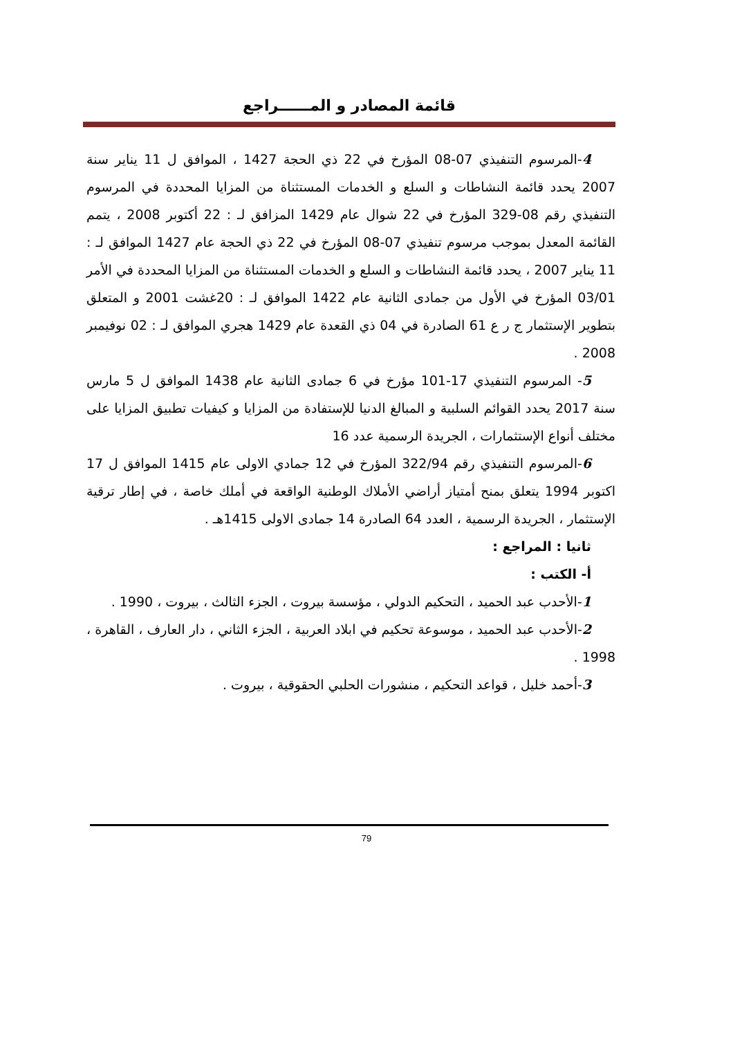قائمة المصادر و المــــــراجع
4-المرسوم التنفيذي 07-08 المؤرخ في 22 ذي الحجة 1427 ، الموافق ل 11 يناير سنة 2007 يحدد قائمة النشاطات و السلع و الخدمات المستثناة من المزايا المحددة في المرسوم التنفيذي رقم 08-329 المؤرخ في 22 شوال عام 1429 المزافق لـ : 22 أكتوبر 2008 ، يتمم القائمة المعدل بموجب مرسوم تنفيذي 07-08 المؤرخ في 22 ذي الحجة عام 1427 الموافق لـ : 11 يناير 2007 ، يحدد قائمة النشاطات و السلع و الخدمات المستثناة من المزايا المحددة في الأمر 03/01 المؤرخ في الأول من جمادى الثانية عام 1422 الموافق لـ : 20غشت 2001 و المتعلق بتطوير الإستثمار ج ر ع 61 الصادرة في 04 ذي القعدة عام 1429 هجري الموافق لـ : 02 نوفيمبر 2008 .
5- المرسوم التنفيذي 17-101 مؤرخ في 6 جمادى الثانية عام 1438 الموافق ل 5 مارس سنة 2017 يحدد القوائم السلبية و المبالغ الدنيا للإستفادة من المزايا و كيفيات تطبيق المزايا على مختلف أنواع الإستثمارات ، الجريدة الرسمية عدد 16
6-المرسوم التنفيذي رقم 322/94 المؤرخ في 12 جمادي الاولى عام 1415 الموافق ل 17 اكتوبر 1994 يتعلق بمنح أمتياز أراضي الأملاك الوطنية الواقعة في أملك خاصة ، في إطار ترقية الإستثمار ، الجريدة الرسمية ، العدد 64 الصادرة 14 جمادى الاولى 1415هـ .
ثانيا : المراجع :
أ- الكتب :
1-الأحدب عبد الحميد ، التحكيم الدولي ، مؤسسة بيروت ، الجزء الثالث ، بيروت ، 1990 .
2-الأحدب عبد الحميد ، موسوعة تحكيم في ابلاد العربية ، الجزء الثاني ، دار العارف ، القاهرة ، 1998 .
3-أحمد خليل ، قواعد التحكيم ، منشورات الحلبي الحقوقية ، بيروت .
79